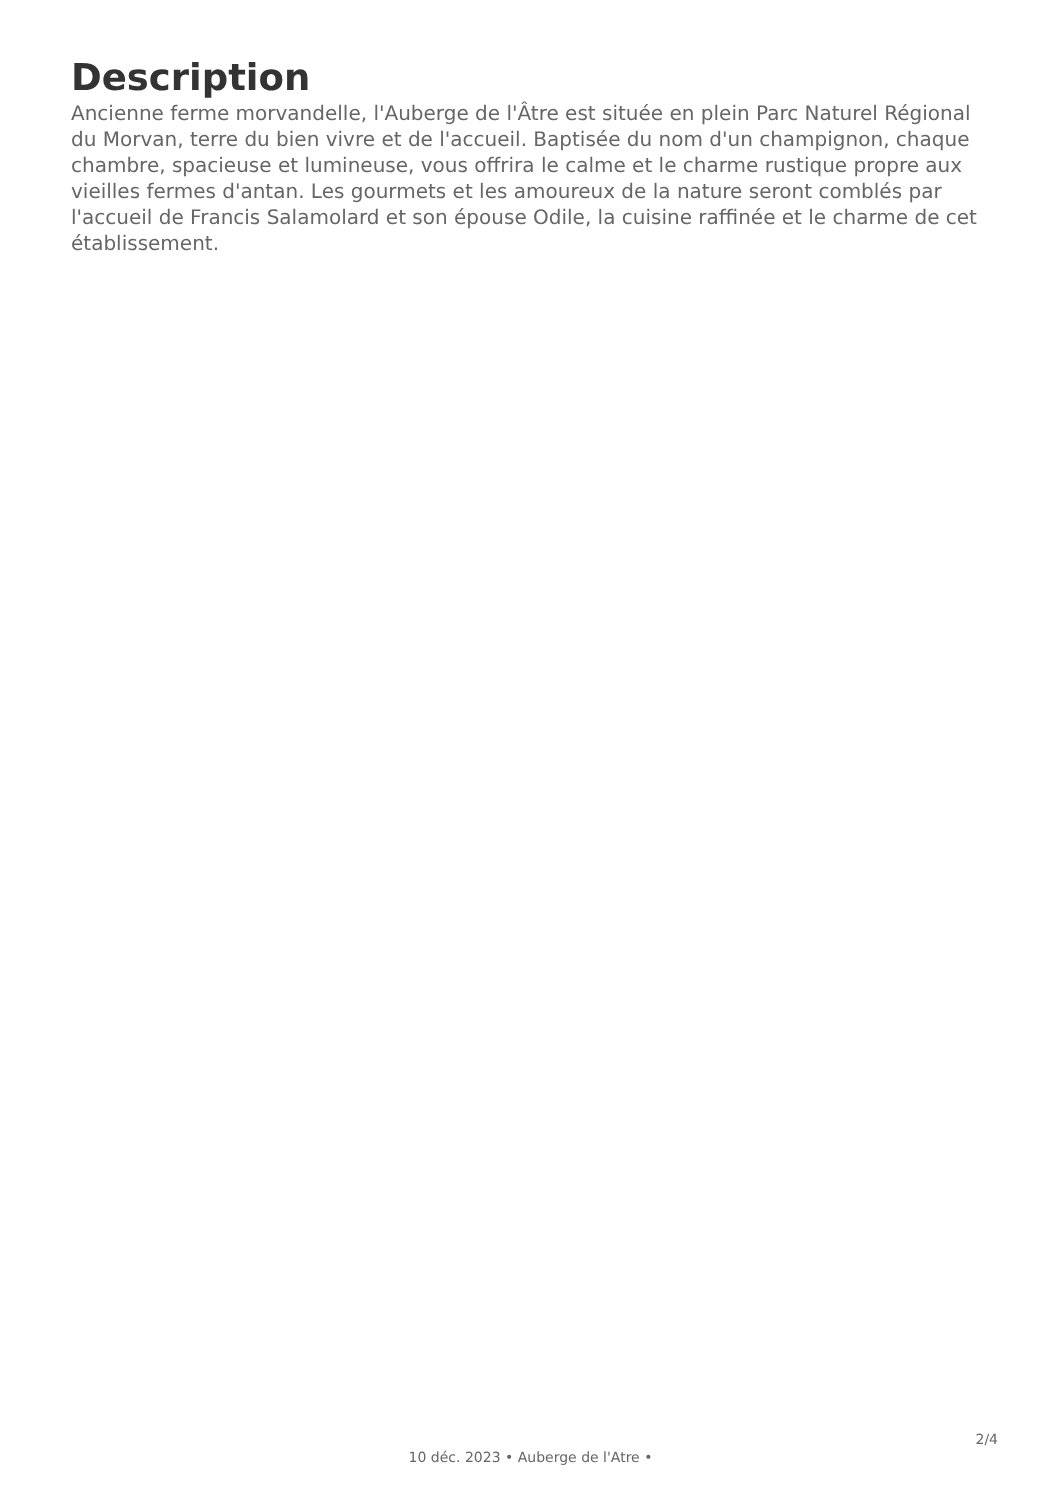Description
Ancienne ferme morvandelle, l'Auberge de l'Âtre est située en plein Parc Naturel Régional du Morvan, terre du bien vivre et de l'accueil. Baptisée du nom d'un champignon, chaque chambre, spacieuse et lumineuse, vous offrira le calme et le charme rustique propre aux vieilles fermes d'antan. Les gourmets et les amoureux de la nature seront comblés par l'accueil de Francis Salamolard et son épouse Odile, la cuisine raffinée et le charme de cet établissement.
2/4
10 déc. 2023 • Auberge de l'Atre •